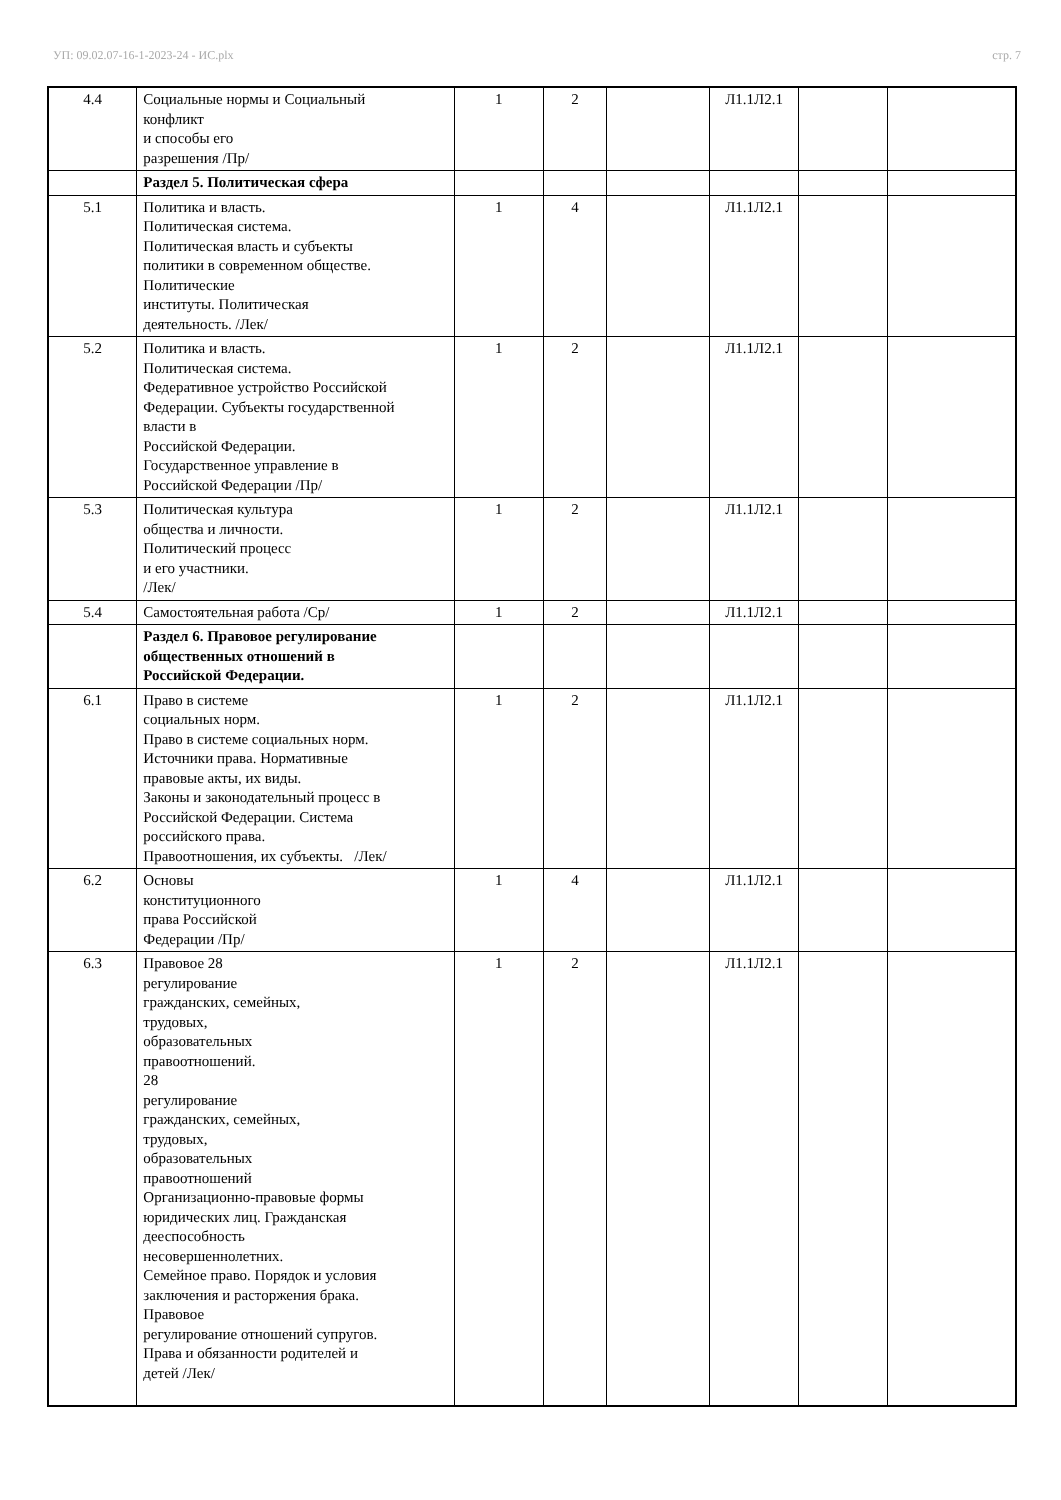УП: 09.02.07-16-1-2023-24 - ИС.plx стр. 7
| 4.4 | Социальные нормы и Социальный конфликт и способы его разрешения /Пр/ | 1 | 2 | | Л1.1Л2.1 | | |
| | Раздел 5. Политическая сфера | | | | | | |
| 5.1 | Политика и власть. Политическая система. Политическая власть и субъекты политики в современном обществе. Политические институты. Политическая деятельность. /Лек/ | 1 | 4 | | Л1.1Л2.1 | | |
| 5.2 | Политика и власть. Политическая система. Федеративное устройство Российской Федерации. Субъекты государственной власти в Российской Федерации. Государственное управление в Российской Федерации /Пр/ | 1 | 2 | | Л1.1Л2.1 | | |
| 5.3 | Политическая культура общества и личности. Политический процесс и его участники. /Лек/ | 1 | 2 | | Л1.1Л2.1 | | |
| 5.4 | Самостоятельная работа /Ср/ | 1 | 2 | | Л1.1Л2.1 | | |
| | Раздел 6. Правовое регулирование общественных отношений в Российской Федерации. | | | | | | |
| 6.1 | Право в системе социальных норм. Право в системе социальных норм. Источники права. Нормативные правовые акты, их виды. Законы и законодательный процесс в Российской Федерации. Система российского права. Правоотношения, их субъекты. /Лек/ | 1 | 2 | | Л1.1Л2.1 | | |
| 6.2 | Основы конституционного права Российской Федерации /Пр/ | 1 | 4 | | Л1.1Л2.1 | | |
| 6.3 | Правовое 28 регулирование гражданских, семейных, трудовых, образовательных правоотношений. 28 регулирование гражданских, семейных, трудовых, образовательных правоотношений Организационно-правовые формы юридических лиц. Гражданская дееспособность несовершеннолетних. Семейное право. Порядок и условия заключения и расторжения брака. Правовое регулирование отношений супругов. Права и обязанности родителей и детей /Лек/ | 1 | 2 | | Л1.1Л2.1 | | |